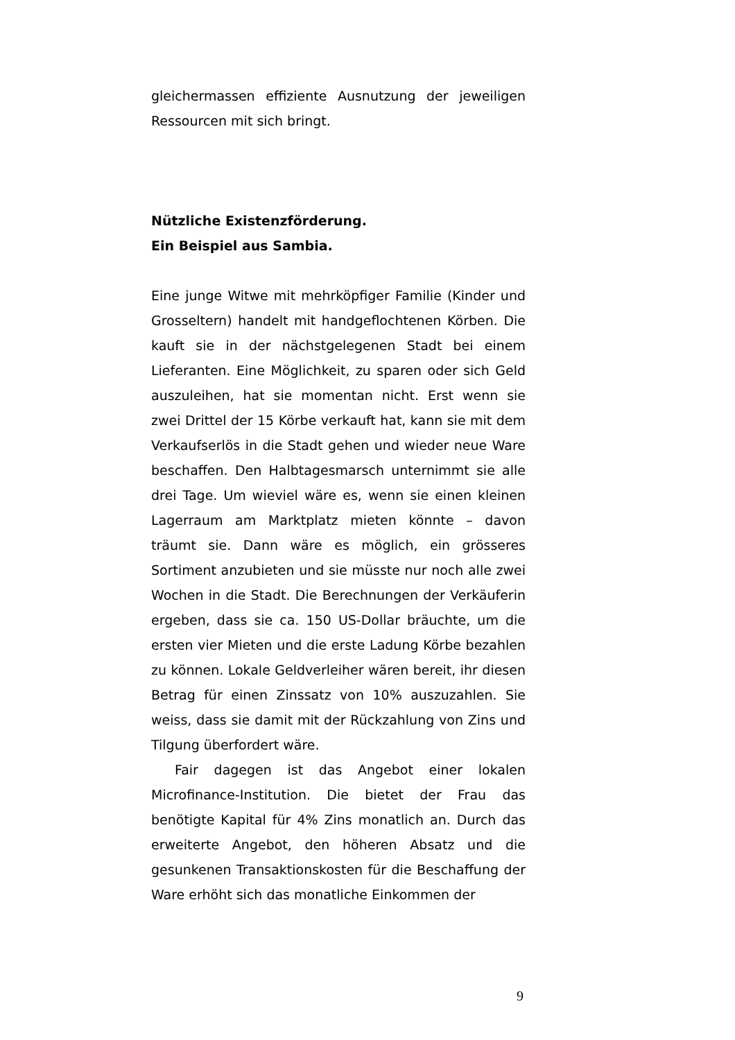gleichermassen effiziente Ausnutzung der jeweiligen Ressourcen mit sich bringt.
Nützliche Existenzförderung.
Ein Beispiel aus Sambia.
Eine junge Witwe mit mehrköpfiger Familie (Kinder und Grosseltern) handelt mit handgeflochtenen Körben. Die kauft sie in der nächstgelegenen Stadt bei einem Lieferanten. Eine Möglichkeit, zu sparen oder sich Geld auszuleihen, hat sie momentan nicht. Erst wenn sie zwei Drittel der 15 Körbe verkauft hat, kann sie mit dem Verkaufserlös in die Stadt gehen und wieder neue Ware beschaffen. Den Halbtagesmarsch unternimmt sie alle drei Tage. Um wieviel wäre es, wenn sie einen kleinen Lagerraum am Marktplatz mieten könnte – davon träumt sie. Dann wäre es möglich, ein grösseres Sortiment anzubieten und sie müsste nur noch alle zwei Wochen in die Stadt. Die Berechnungen der Verkäuferin ergeben, dass sie ca. 150 US-Dollar bräuchte, um die ersten vier Mieten und die erste Ladung Körbe bezahlen zu können. Lokale Geldverleiher wären bereit, ihr diesen Betrag für einen Zinssatz von 10% auszuzahlen. Sie weiss, dass sie damit mit der Rückzahlung von Zins und Tilgung überfordert wäre.
Fair dagegen ist das Angebot einer lokalen Microfinance-Institution. Die bietet der Frau das benötigte Kapital für 4% Zins monatlich an. Durch das erweiterte Angebot, den höheren Absatz und die gesunkenen Transaktionskosten für die Beschaffung der Ware erhöht sich das monatliche Einkommen der
9